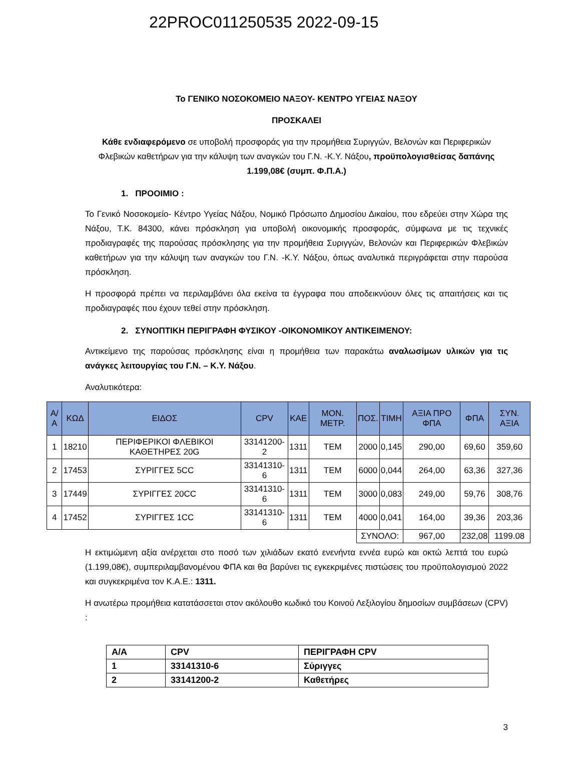22PROC011250535 2022-09-15
Το ΓΕΝΙΚΟ ΝΟΣΟΚΟΜΕΙΟ ΝΑΞΟΥ- ΚΕΝΤΡΟ ΥΓΕΙΑΣ ΝΑΞΟΥ
ΠΡΟΣΚΑΛΕΙ
Κάθε ενδιαφερόμενο σε υποβολή προσφοράς για την προμήθεια Συριγγών, Βελονών και Περιφερικών Φλεβικών καθετήρων για την κάλυψη των αναγκών του Γ.Ν. -Κ.Υ. Νάξου, προϋπολογισθείσας δαπάνης 1.199,08€ (συμπ. Φ.Π.Α.)
1. ΠΡΟΟΙΜΙΟ :
Το Γενικό Νοσοκομείο- Κέντρο Υγείας Νάξου, Νομικό Πρόσωπο Δημοσίου Δικαίου, που εδρεύει στην Χώρα της Νάξου, Τ.Κ. 84300, κάνει πρόσκληση για υποβολή οικονομικής προσφοράς, σύμφωνα με τις τεχνικές προδιαγραφές της παρούσας πρόσκλησης για την προμήθεια Συριγγών, Βελονών και Περιφερικών Φλεβικών καθετήρων για την κάλυψη των αναγκών του Γ.Ν. -Κ.Υ. Νάξου, όπως αναλυτικά περιγράφεται στην παρούσα πρόσκληση.
Η προσφορά πρέπει να περιλαμβάνει όλα εκείνα τα έγγραφα που αποδεικνύουν όλες τις απαιτήσεις και τις προδιαγραφές που έχουν τεθεί στην πρόσκληση.
2. ΣΥΝΟΠΤΙΚΗ ΠΕΡΙΓΡΑΦΗ ΦΥΣΙΚΟΥ -ΟΙΚΟΝΟΜΙΚΟΥ ΑΝΤΙΚΕΙΜΕΝΟΥ:
Αντικείμενο της παρούσας πρόσκλησης είναι η προμήθεια των παρακάτω αναλωσίμων υλικών για τις ανάγκες λειτουργίας του Γ.Ν. – Κ.Υ. Νάξου.
Αναλυτικότερα:
| Α/Α | ΚΩΔ | ΕΙΔΟΣ | CPV | ΚΑΕ | ΜΟΝ. ΜΕΤΡ. | ΠΟΣ. | ΤΙΜΗ | ΑΞΙΑ ΠΡΟ ΦΠΑ | ΦΠΑ | ΣΥΝ. ΑΞΙΑ |
| --- | --- | --- | --- | --- | --- | --- | --- | --- | --- | --- |
| 1 | 18210 | ΠΕΡΙΦΕΡΙΚΟΙ ΦΛΕΒΙΚΟΙ ΚΑΘΕΤΗΡΕΣ 20G | 33141200-2 | 1311 | ΤΕΜ | 2000 | 0,145 | 290,00 | 69,60 | 359,60 |
| 2 | 17453 | ΣΥΡΙΓΓΕΣ 5CC | 33141310-6 | 1311 | ΤΕΜ | 6000 | 0,044 | 264,00 | 63,36 | 327,36 |
| 3 | 17449 | ΣΥΡΙΓΓΕΣ 20CC | 33141310-6 | 1311 | ΤΕΜ | 3000 | 0,083 | 249,00 | 59,76 | 308,76 |
| 4 | 17452 | ΣΥΡΙΓΓΕΣ 1CC | 33141310-6 | 1311 | ΤΕΜ | 4000 | 0,041 | 164,00 | 39,36 | 203,36 |
| | | | | | | ΣΥΝΟΛΟ: | | 967,00 | 232,08 | 1199.08 |
Η εκτιμώμενη αξία ανέρχεται στο ποσό των χιλιάδων εκατό ενενήντα εννέα ευρώ και οκτώ λεπτά του ευρώ (1.199,08€), συμπεριλαμβανομένου ΦΠΑ και θα βαρύνει τις εγκεκριμένες πιστώσεις του προϋπολογισμού 2022 και συγκεκριμένα τον Κ.Α.Ε.: 1311.
Η ανωτέρω προμήθεια κατατάσσεται στον ακόλουθο κωδικό του Κοινού Λεξιλογίου δημοσίων συμβάσεων (CPV) :
| Α/Α | CPV | ΠΕΡΙΓΡΑΦΗ CPV |
| --- | --- | --- |
| 1 | 33141310-6 | Σύριγγες |
| 2 | 33141200-2 | Καθετήρες |
3